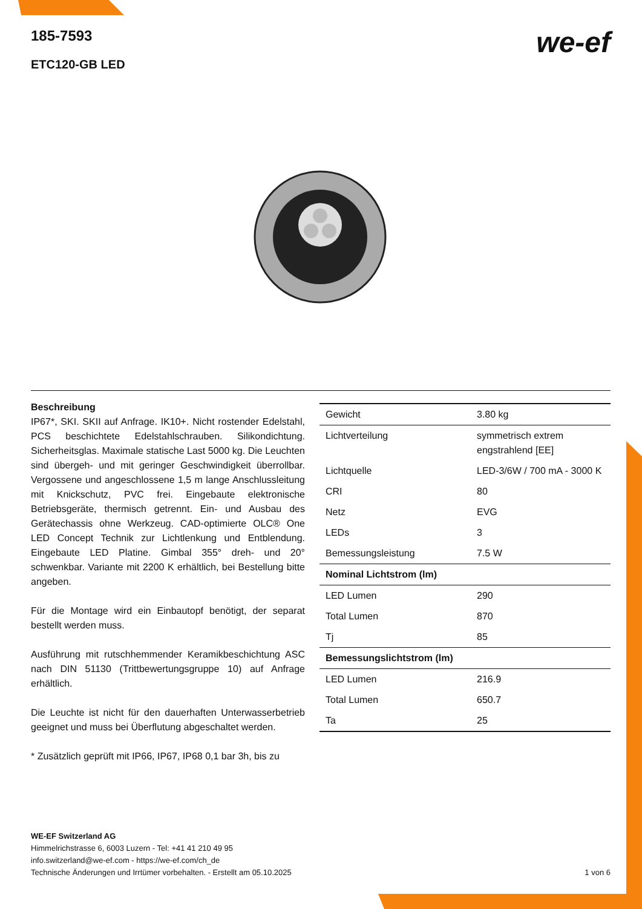185-7593
ETC120-GB LED
we-ef
Beschreibung
IP67*, SKI. SKII auf Anfrage. IK10+. Nicht rostender Edelstahl, PCS beschichtete Edelstahlschrauben. Silikondichtung. Sicherheitsglas. Maximale statische Last 5000 kg. Die Leuchten sind übergeh- und mit geringer Geschwindigkeit überrollbar. Vergossene und angeschlossene 1,5 m lange Anschlussleitung mit Knickschutz, PVC frei. Eingebaute elektronische Betriebsgeräte, thermisch getrennt. Ein- und Ausbau des Gerätechassis ohne Werkzeug. CAD-optimierte OLC® One LED Concept Technik zur Lichtlenkung und Entblendung. Eingebaute LED Platine. Gimbal 355° dreh- und 20° schwenkbar. Variante mit 2200 K erhältlich, bei Bestellung bitte angeben.
Für die Montage wird ein Einbautopf benötigt, der separat bestellt werden muss.
Ausführung mit rutschhemmender Keramikbeschichtung ASC nach DIN 51130 (Trittbewertungsgruppe 10) auf Anfrage erhältlich.
Die Leuchte ist nicht für den dauerhaften Unterwasserbetrieb geeignet und muss bei Überflutung abgeschaltet werden.
* Zusätzlich geprüft mit IP66, IP67, IP68 0,1 bar 3h, bis zu
| Gewicht | 3.80 kg |
| Lichtverteilung | symmetrisch extrem engstrahlend [EE] |
| Lichtquelle | LED-3/6W / 700 mA - 3000 K |
| CRI | 80 |
| Netz | EVG |
| LEDs | 3 |
| Bemessungsleistung | 7.5 W |
| Nominal Lichtstrom (lm) | |
| LED Lumen | 290 |
| Total Lumen | 870 |
| Tj | 85 |
| Bemessungslichtstrom (lm) | |
| LED Lumen | 216.9 |
| Total Lumen | 650.7 |
| Ta | 25 |
WE-EF Switzerland AG
Himmelrichstrasse 6, 6003 Luzern - Tel: +41 41 210 49 95
info.switzerland@we-ef.com - https://we-ef.com/ch_de
Technische Änderungen und Irrtümer vorbehalten. - Erstellt am 05.10.2025 1 von 6